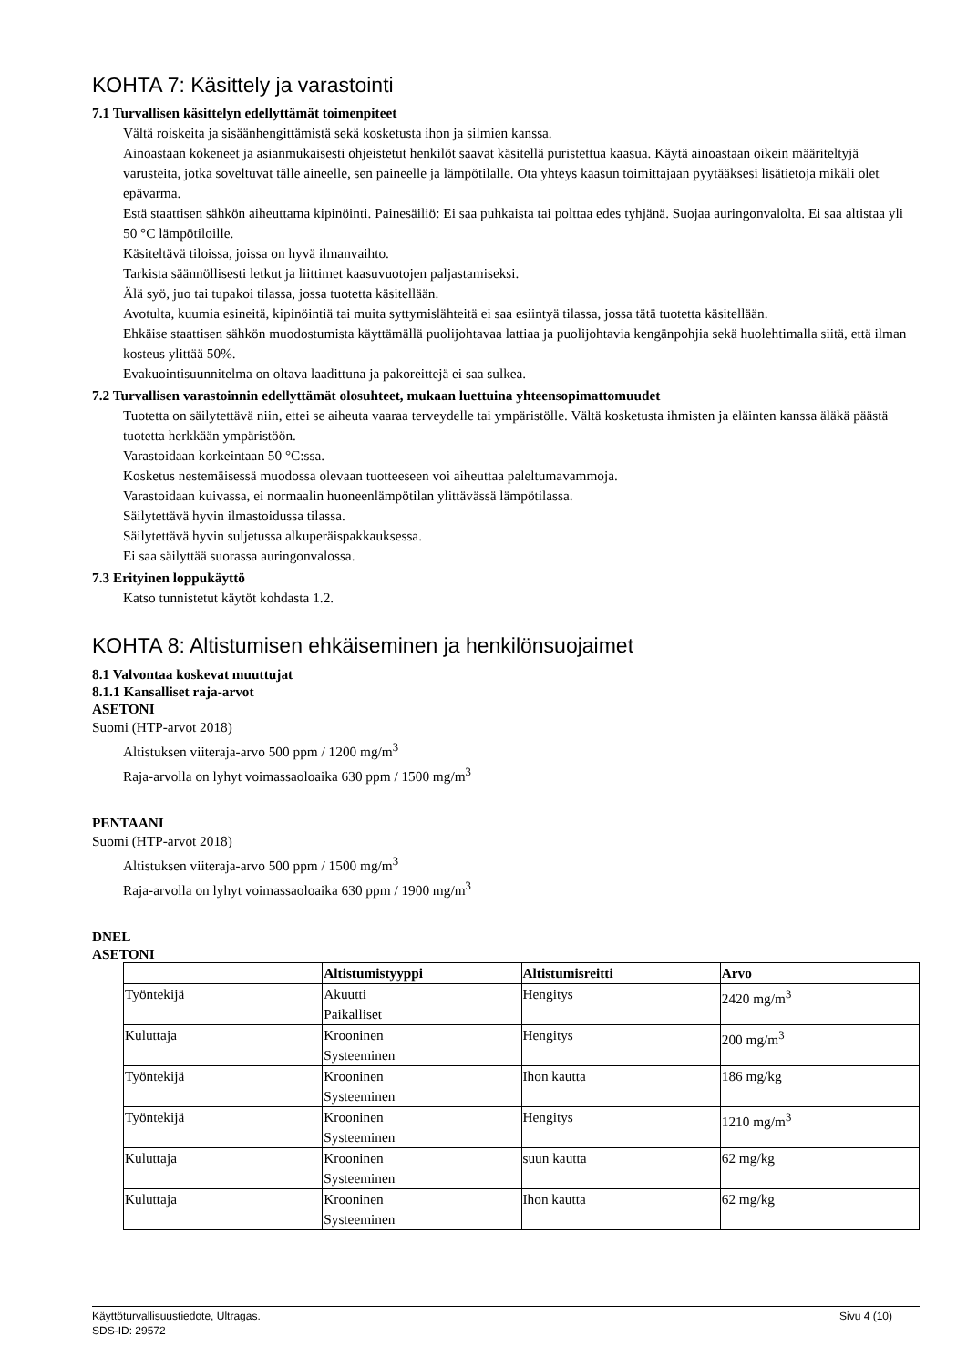KOHTA 7: Käsittely ja varastointi
7.1 Turvallisen käsittelyn edellyttämät toimenpiteet
Vältä roiskeita ja sisäänhengittämistä sekä kosketusta ihon ja silmien kanssa.
Ainoastaan kokeneet ja asianmukaisesti ohjeistetut henkilöt saavat käsitellä puristettua kaasua. Käytä ainoastaan oikein määriteltyjä varusteita, jotka soveltuvat tälle aineelle, sen paineelle ja lämpötilalle. Ota yhteys kaasun toimittajaan pyytääksesi lisätietoja mikäli olet epävarma.
Estä staattisen sähkön aiheuttama kipinöinti. Painesäiliö: Ei saa puhkaista tai polttaa edes tyhjänä. Suojaa auringonvalolta. Ei saa altistaa yli 50 °C lämpötiloille.
Käsiteltävä tiloissa, joissa on hyvä ilmanvaihto.
Tarkista säännöllisesti letkut ja liittimet kaasuvuotojen paljastamiseksi.
Älä syö, juo tai tupakoi tilassa, jossa tuotetta käsitellään.
Avotulta, kuumia esineitä, kipinöintiä tai muita syttymislähteitä ei saa esiintyä tilassa, jossa tätä tuotetta käsitellään.
Ehkäise staattisen sähkön muodostumista käyttämällä puolijohtavaa lattiaa ja puolijohtavia kengänpohjia sekä huolehtimalla siitä, että ilman kosteus ylittää 50%.
Evakuointisuunnitelma on oltava laadittuna ja pakoreittejä ei saa sulkea.
7.2 Turvallisen varastoinnin edellyttämät olosuhteet, mukaan luettuina yhteensopimattomuudet
Tuotetta on säilytettävä niin, ettei se aiheuta vaaraa terveydelle tai ympäristölle. Vältä kosketusta ihmisten ja eläinten kanssa äläkä päästä tuotetta herkkään ympäristöön.
Varastoidaan korkeintaan 50 °C:ssa.
Kosketus nestemäisessä muodossa olevaan tuotteeseen voi aiheuttaa paleltumavammoja.
Varastoidaan kuivassa, ei normaalin huoneenlämpötilan ylittävässä lämpötilassa.
Säilytettävä hyvin ilmastoidussa tilassa.
Säilytettävä hyvin suljetussa alkuperäispakkauksessa.
Ei saa säilyttää suorassa auringonvalossa.
7.3 Erityinen loppukäyttö
Katso tunnistetut käytöt kohdasta 1.2.
KOHTA 8: Altistumisen ehkäiseminen ja henkilönsuojaimet
8.1 Valvontaa koskevat muuttujat
8.1.1 Kansalliset raja-arvot
ASETONI
Suomi (HTP-arvot 2018)
Altistuksen viiteraja-arvo 500 ppm / 1200 mg/m<sup>3</sup>
Raja-arvolla on lyhyt voimassaoloaika 630 ppm / 1500 mg/m<sup>3</sup>
PENTAANI
Suomi (HTP-arvot 2018)
Altistuksen viiteraja-arvo 500 ppm / 1500 mg/m<sup>3</sup>
Raja-arvolla on lyhyt voimassaoloaika 630 ppm / 1900 mg/m<sup>3</sup>
DNEL
ASETONI
| | Altistumistyyppi | Altistumisreitti | Arvo |
| --- | --- | --- | --- |
| Työntekijä | Akuutti Paikalliset | Hengitys | 2420 mg/m<sup>3</sup> |
| Kuluttaja | Krooninen Systeeminen | Hengitys | 200 mg/m<sup>3</sup> |
| Työntekijä | Krooninen Systeeminen | Ihon kautta | 186 mg/kg |
| Työntekijä | Krooninen Systeeminen | Hengitys | 1210 mg/m<sup>3</sup> |
| Kuluttaja | Krooninen Systeeminen | suun kautta | 62 mg/kg |
| Kuluttaja | Krooninen Systeeminen | Ihon kautta | 62 mg/kg |
Käyttöturvallisuustiedote, Ultragas. Sivu 4 (10)
SDS-ID: 29572